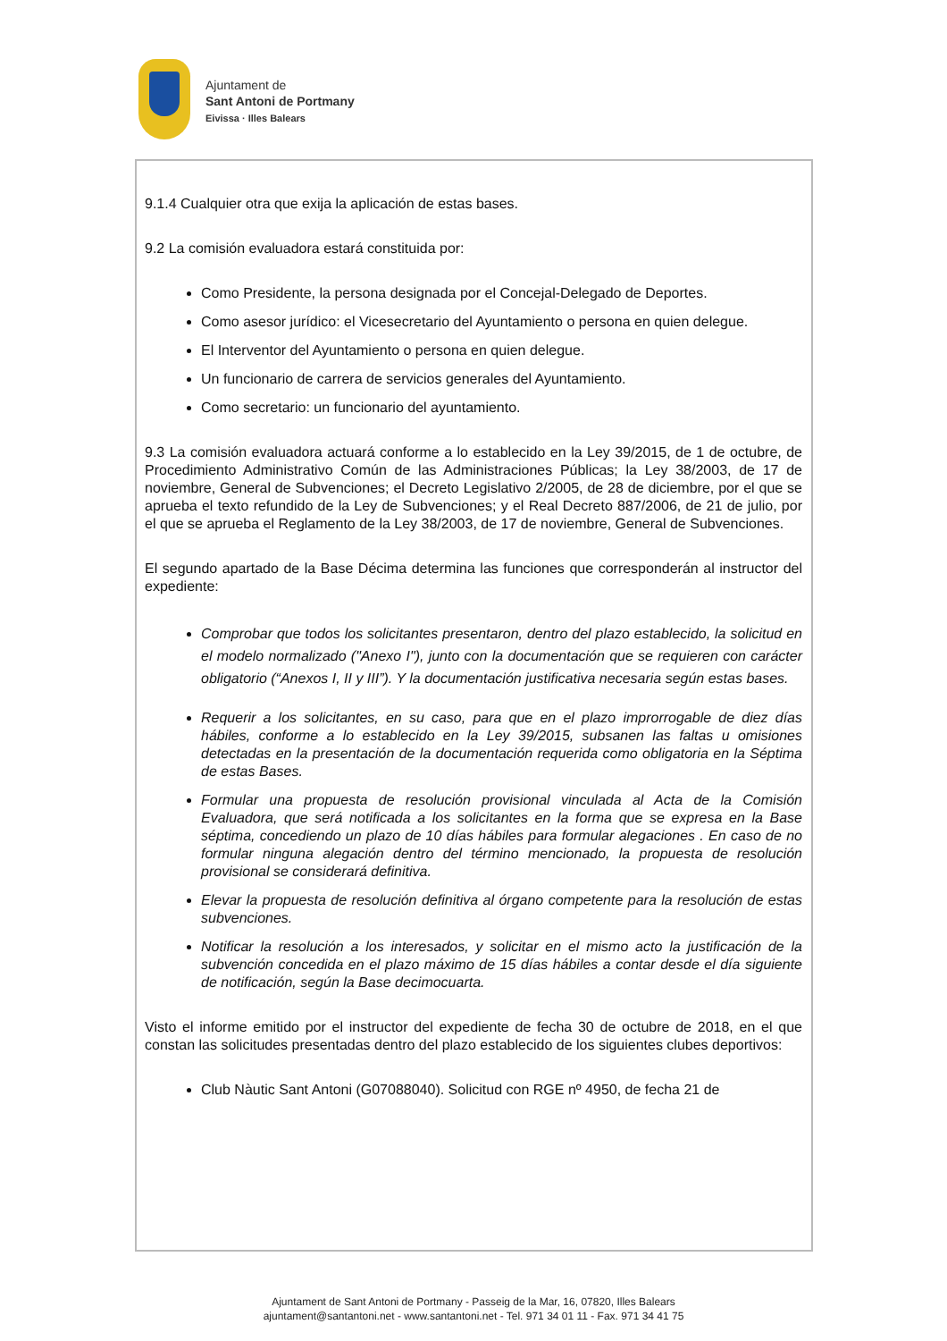Ajuntament de
Sant Antoni de Portmany
Eivissa · Illes Balears
9.1.4 Cualquier otra que exija la aplicación de estas bases.
9.2 La comisión evaluadora estará constituida por:
Como Presidente, la persona designada por el Concejal-Delegado de Deportes.
Como asesor jurídico: el Vicesecretario del Ayuntamiento o persona en quien delegue.
El Interventor del Ayuntamiento o persona en quien delegue.
Un funcionario de carrera de servicios generales del Ayuntamiento.
Como secretario: un funcionario del ayuntamiento.
9.3 La comisión evaluadora actuará conforme a lo establecido en la Ley 39/2015, de 1 de octubre, de Procedimiento Administrativo Común de las Administraciones Públicas; la Ley 38/2003, de 17 de noviembre, General de Subvenciones; el Decreto Legislativo 2/2005, de 28 de diciembre, por el que se aprueba el texto refundido de la Ley de Subvenciones; y el Real Decreto 887/2006, de 21 de julio, por el que se aprueba el Reglamento de la Ley 38/2003, de 17 de noviembre, General de Subvenciones.
El segundo apartado de la Base Décima determina las funciones que corresponderán al instructor del expediente:
Comprobar que todos los solicitantes presentaron, dentro del plazo establecido, la solicitud en el modelo normalizado ("Anexo I"), junto con la documentación que se requieren con carácter obligatorio (“Anexos I, II y III”). Y la documentación justificativa necesaria según estas bases.
Requerir a los solicitantes, en su caso, para que en el plazo improrrogable de diez días hábiles, conforme a lo establecido en la Ley 39/2015, subsanen las faltas u omisiones detectadas en la presentación de la documentación requerida como obligatoria en la Séptima de estas Bases.
Formular una propuesta de resolución provisional vinculada al Acta de la Comisión Evaluadora, que será notificada a los solicitantes en la forma que se expresa en la Base séptima, concediendo un plazo de 10 días hábiles para formular alegaciones . En caso de no formular ninguna alegación dentro del término mencionado, la propuesta de resolución provisional se considerará definitiva.
Elevar la propuesta de resolución definitiva al órgano competente para la resolución de estas subvenciones.
Notificar la resolución a los interesados, y solicitar en el mismo acto la justificación de la subvención concedida en el plazo máximo de 15 días hábiles a contar desde el día siguiente de notificación, según la Base decimocuarta.
Visto el informe emitido por el instructor del expediente de fecha 30 de octubre de 2018, en el que constan las solicitudes presentadas dentro del plazo establecido de los siguientes clubes deportivos:
Club Nàutic Sant Antoni (G07088040). Solicitud con RGE nº 4950, de fecha 21 de
Ajuntament de Sant Antoni de Portmany - Passeig de la Mar, 16, 07820, Illes Balears
ajuntament@santantoni.net - www.santantoni.net - Tel. 971 34 01 11 - Fax. 971 34 41 75